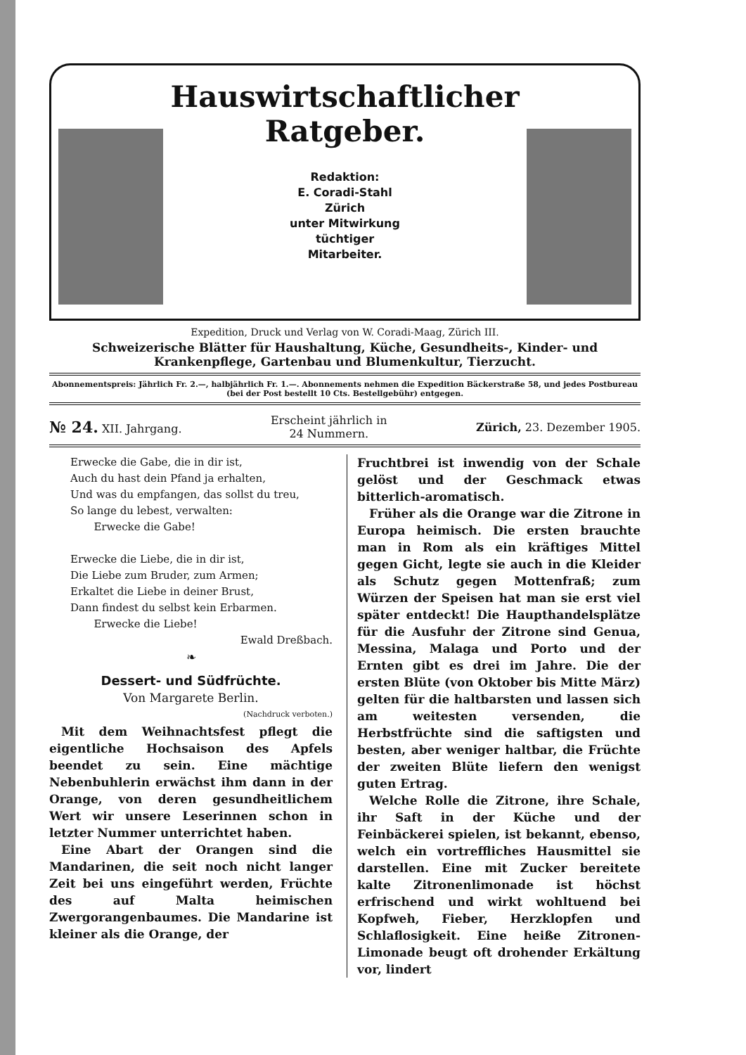Hauswirtschaftlicher
Ratgeber.
Redaktion:
E. Coradi-Stahl
Zürich
unter Mitwirkung
tüchtiger
Mitarbeiter.
Expedition, Druck und Verlag von W. Coradi-Maag, Zürich III.
Schweizerische Blätter für Haushaltung, Küche, Gesundheits-, Kinder- und Krankenpflege, Gartenbau und Blumenkultur, Tierzucht.
Abonnementspreis: Jährlich Fr. 2.—, halbjährlich Fr. 1.—. Abonnements nehmen die Expedition Bäckerstraße 58, und jedes Postbureau (bei der Post bestellt 10 Cts. Bestellgebühr) entgegen.
№ 24. XII. Jahrgang. Erscheint jährlich in
24 Nummern. Zürich, 23. Dezember 1905.
Erwecke die Gabe, die in dir ist,
Auch du hast dein Pfand ja erhalten,
Und was du empfangen, das sollst du treu,
So lange du lebest, verwalten:
Erwecke die Gabe!
Erwecke die Liebe, die in dir ist,
Die Liebe zum Bruder, zum Armen;
Erkaltet die Liebe in deiner Brust,
Dann findest du selbst kein Erbarmen.
Erwecke die Liebe!
Ewald Dreßbach.
❧
Dessert- und Südfrüchte.
Von Margarete Berlin.
(Nachdruck verboten.)
Mit dem Weihnachtsfest pflegt die eigentliche Hochsaison des Apfels beendet zu sein. Eine mächtige Nebenbuhlerin erwächst ihm dann in der Orange, von deren gesundheitlichem Wert wir unsere Leserinnen schon in letzter Nummer unterrichtet haben.
Eine Abart der Orangen sind die Mandarinen, die seit noch nicht langer Zeit bei uns eingeführt werden, Früchte des auf Malta heimischen Zwergorangenbaumes. Die Mandarine ist kleiner als die Orange, der
Fruchtbrei ist inwendig von der Schale gelöst und der Geschmack etwas bitterlich-aromatisch.
Früher als die Orange war die Zitrone in Europa heimisch. Die ersten brauchte man in Rom als ein kräftiges Mittel gegen Gicht, legte sie auch in die Kleider als Schutz gegen Mottenfraß; zum Würzen der Speisen hat man sie erst viel später entdeckt! Die Haupthandelsplätze für die Ausfuhr der Zitrone sind Genua, Messina, Malaga und Porto und der Ernten gibt es drei im Jahre. Die der ersten Blüte (von Oktober bis Mitte März) gelten für die haltbarsten und lassen sich am weitesten versenden, die Herbstfrüchte sind die saftigsten und besten, aber weniger haltbar, die Früchte der zweiten Blüte liefern den wenigst guten Ertrag.
Welche Rolle die Zitrone, ihre Schale, ihr Saft in der Küche und der Feinbäckerei spielen, ist bekannt, ebenso, welch ein vortreffliches Hausmittel sie darstellen. Eine mit Zucker bereitete kalte Zitronenlimonade ist höchst erfrischend und wirkt wohltuend bei Kopfweh, Fieber, Herzklopfen und Schlaflosigkeit. Eine heiße Zitronen-Limonade beugt oft drohender Erkältung vor, lindert